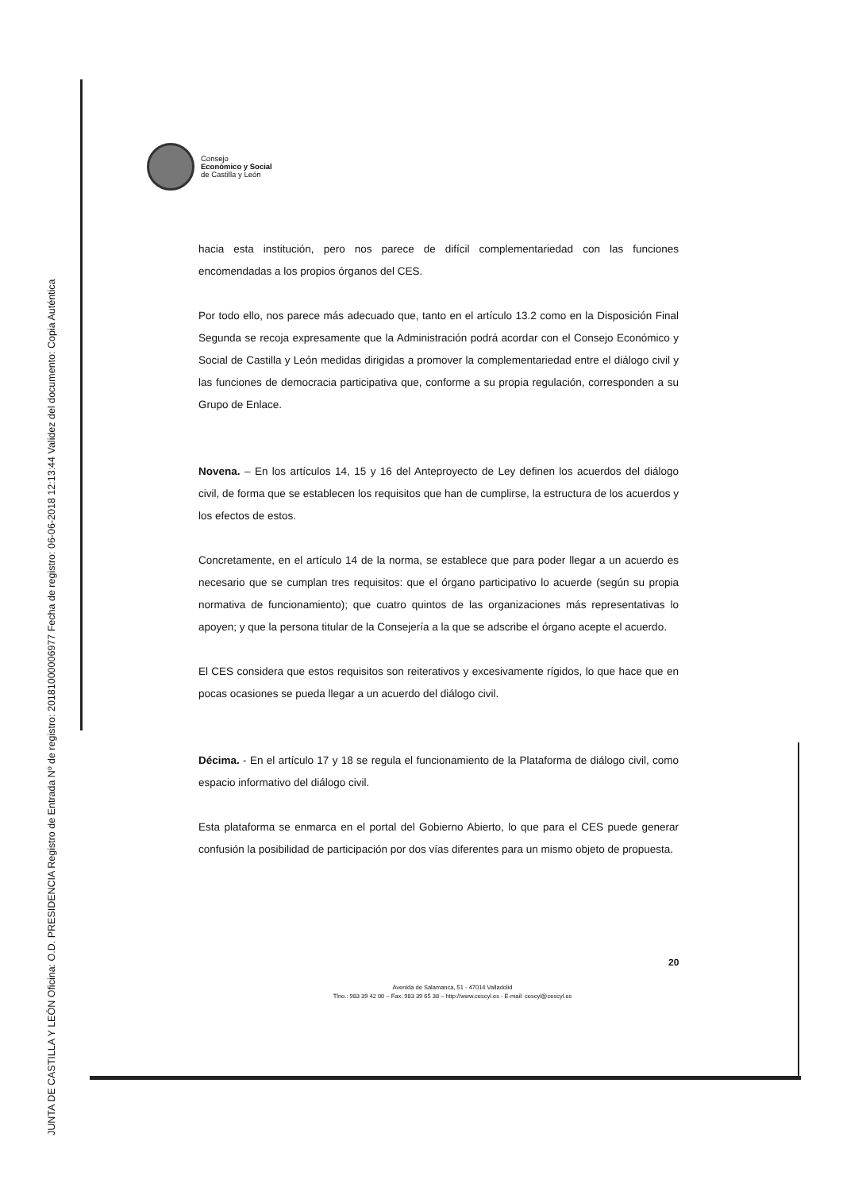JUNTA DE CASTILLA Y LEÓN Oficina: O.D. PRESIDENCIA Registro de Entrada Nº de registro: 20181000006977 Fecha de registro: 06-06-2018 12:13:44 Validez del documento: Copia Auténtica
Consejo
Económico y Social
de Castilla y León
hacia esta institución, pero nos parece de difícil complementariedad con las funciones encomendadas a los propios órganos del CES.
Por todo ello, nos parece más adecuado que, tanto en el artículo 13.2 como en la Disposición Final Segunda se recoja expresamente que la Administración podrá acordar con el Consejo Económico y Social de Castilla y León medidas dirigidas a promover la complementariedad entre el diálogo civil y las funciones de democracia participativa que, conforme a su propia regulación, corresponden a su Grupo de Enlace.
Novena. – En los artículos 14, 15 y 16 del Anteproyecto de Ley definen los acuerdos del diálogo civil, de forma que se establecen los requisitos que han de cumplirse, la estructura de los acuerdos y los efectos de estos.
Concretamente, en el artículo 14 de la norma, se establece que para poder llegar a un acuerdo es necesario que se cumplan tres requisitos: que el órgano participativo lo acuerde (según su propia normativa de funcionamiento); que cuatro quintos de las organizaciones más representativas lo apoyen; y que la persona titular de la Consejería a la que se adscribe el órgano acepte el acuerdo.
El CES considera que estos requisitos son reiterativos y excesivamente rígidos, lo que hace que en pocas ocasiones se pueda llegar a un acuerdo del diálogo civil.
Décima. - En el artículo 17 y 18 se regula el funcionamiento de la Plataforma de diálogo civil, como espacio informativo del diálogo civil.
Esta plataforma se enmarca en el portal del Gobierno Abierto, lo que para el CES puede generar confusión la posibilidad de participación por dos vías diferentes para un mismo objeto de propuesta.
20
Avenida de Salamanca, 51 - 47014 Valladolid
Tlno.: 983 39 42 00 – Fax: 983 39 65 38 – http://www.cescyl.es - E-mail: cescyl@cescyl.es